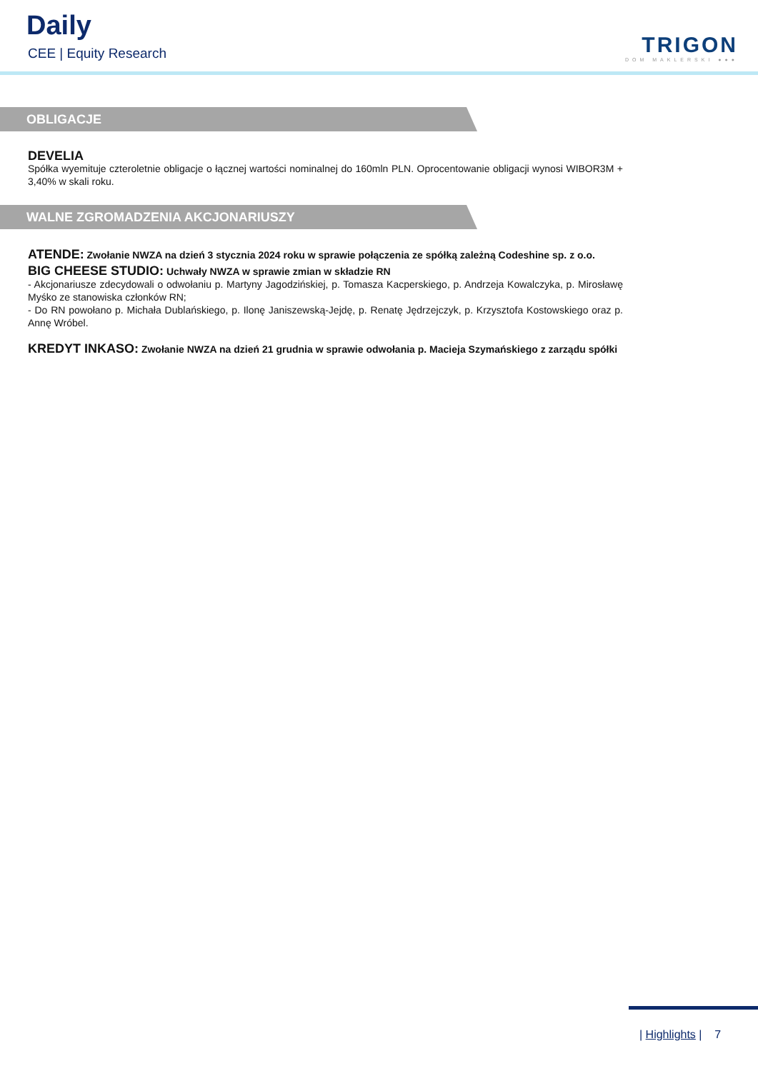Daily
CEE | Equity Research TRIGON
DOM MAKLERSKI ●●●
OBLIGACJE
DEVELIA
Spółka wyemituje czteroletnie obligacje o łącznej wartości nominalnej do 160mln PLN. Oprocentowanie obligacji wynosi WIBOR3M + 3,40% w skali roku.
WALNE ZGROMADZENIA AKCJONARIUSZY
ATENDE: Zwołanie NWZA na dzień 3 stycznia 2024 roku w sprawie połączenia ze spółką zależną Codeshine sp. z o.o.
BIG CHEESE STUDIO: Uchwały NWZA w sprawie zmian w składzie RN
- Akcjonariusze zdecydowali o odwołaniu p. Martyny Jagodzińskiej, p. Tomasza Kacperskiego, p. Andrzeja Kowalczyka, p. Mirosławę Myśko ze stanowiska członków RN;
- Do RN powołano p. Michała Dublańskiego, p. Ilonę Janiszewską-Jejdę, p. Renatę Jędrzejczyk, p. Krzysztofa Kostowskiego oraz p. Annę Wróbel.
KREDYT INKASO: Zwołanie NWZA na dzień 21 grudnia w sprawie odwołania p. Macieja Szymańskiego z zarządu spółki
| Highlights | 7